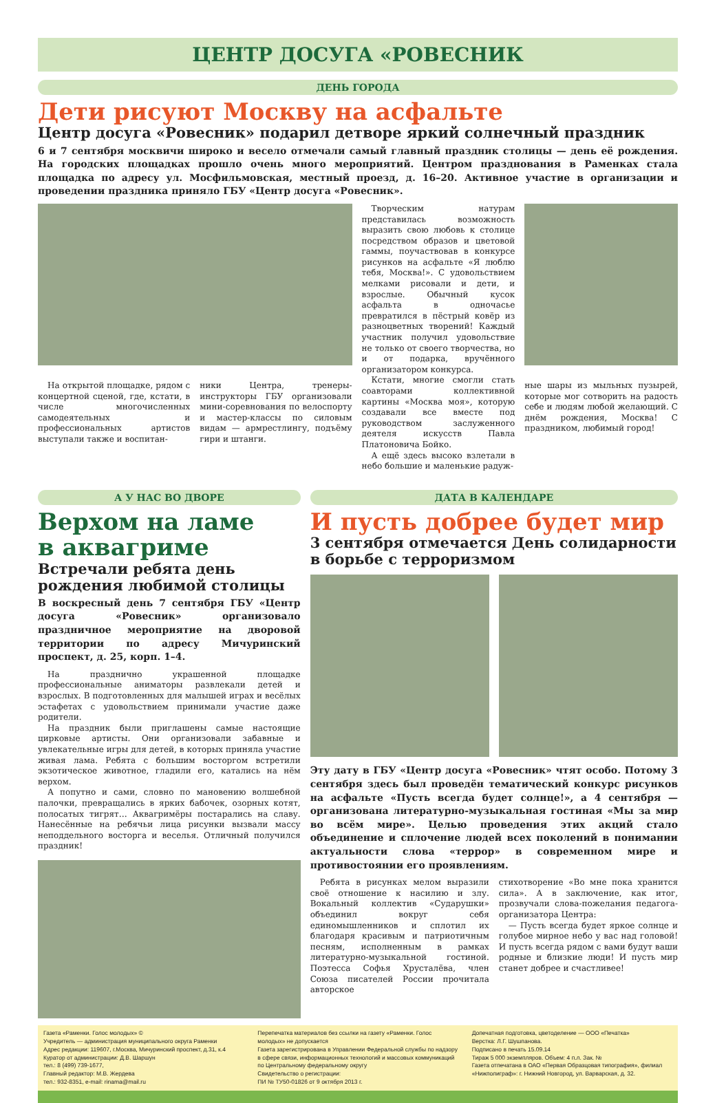ЦЕНТР ДОСУГА «РОВЕСНИК
ДЕНЬ ГОРОДА
Дети рисуют Москву на асфальте
Центр досуга «Ровесник» подарил детворе яркий солнечный праздник
6 и 7 сентября москвичи широко и весело отмечали самый главный праздник столицы — день её рождения. На городских площадках прошло очень много мероприятий. Центром празднования в Раменках стала площадка по адресу ул. Мосфильмовская, местный проезд, д. 16–20. Активное участие в организации и проведении праздника приняло ГБУ «Центр досуга «Ровесник».
На открытой площадке, рядом с концертной сценой, где, кстати, в числе многочисленных самодеятельных и профессиональных артистов выступали также и воспитан-
ники Центра, тренеры-инструкторы ГБУ организовали мини-соревнования по велоспорту и мастер-классы по силовым видам — армрестлингу, подъёму гири и штанги.
Творческим натурам представилась возможность выразить свою любовь к столице посредством образов и цветовой гаммы, поучаствовав в конкурсе рисунков на асфальте «Я люблю тебя, Москва!». С удовольствием мелками рисовали и дети, и взрослые. Обычный кусок асфальта в одночасье превратился в пёстрый ковёр из разноцветных творений! Каждый участник получил удовольствие не только от своего творчества, но и от подарка, вручённого организатором конкурса.
Кстати, многие смогли стать соавторами коллективной картины «Москва моя», которую создавали все вместе под руководством заслуженного деятеля искусств Павла Платоновича Бойко.
А ещё здесь высоко взлетали в небо большие и маленькие радуж-
ные шары из мыльных пузырей, которые мог сотворить на радость себе и людям любой желающий. С днём рождения, Москва! С праздником, любимый город!
А У НАС ВО ДВОРЕ
Верхом на ламе
в аквагриме
Встречали ребята день рождения любимой столицы
В воскресный день 7 сентября ГБУ «Центр досуга «Ровесник» организовало праздничное мероприятие на дворовой территории по адресу Мичуринский проспект, д. 25, корп. 1–4.
На празднично украшенной площадке профессиональные аниматоры развлекали детей и взрослых. В подготовленных для малышей играх и весёлых эстафетах с удовольствием принимали участие даже родители.
На праздник были приглашены самые настоящие цирковые артисты. Они организовали забавные и увлекательные игры для детей, в которых приняла участие живая лама. Ребята с большим восторгом встретили экзотическое животное, гладили его, катались на нём верхом.
А попутно и сами, словно по мановению волшебной палочки, превращались в ярких бабочек, озорных котят, полосатых тигрят… Аквагримёры постарались на славу. Нанесённые на ребячьи лица рисунки вызвали массу неподдельного восторга и веселья. Отличный получился праздник!
ДАТА В КАЛЕНДАРЕ
И пусть добрее будет мир
3 сентября отмечается День солидарности в борьбе с терроризмом
Эту дату в ГБУ «Центр досуга «Ровесник» чтят особо. Потому 3 сентября здесь был проведён тематический конкурс рисунков на асфальте «Пусть всегда будет солнце!», а 4 сентября — организована литературно-музыкальная гостиная «Мы за мир во всём мире». Целью проведения этих акций стало объединение и сплочение людей всех поколений в понимании актуальности слова «террор» в современном мире и противостоянии его проявлениям.
Ребята в рисунках мелом выразили своё отношение к насилию и злу. Вокальный коллектив «Сударушки» объединил вокруг себя единомышленников и сплотил их благодаря красивым и патриотичным песням, исполненным в рамках литературно-музыкальной гостиной. Поэтесса Софья Хрусталёва, член Союза писателей России прочитала авторское
стихотворение «Во мне пока хранится сила». А в заключение, как итог, прозвучали слова-пожелания педагога-организатора Центра:
— Пусть всегда будет яркое солнце и голубое мирное небо у вас над головой! И пусть всегда рядом с вами будут ваши родные и близкие люди! И пусть мир станет добрее и счастливее!
Газета «Раменки. Голос молодых» ©
Учредитель — администрация муниципального округа Раменки
Адрес редакции: 119607, г.Москва, Мичуринский проспект, д.31, к.4
Куратор от администрации: Д.В. Шаршун
тел.: 8 (499) 739-1677,
Главный редактор: М.В. Жердева
тел.: 932-8351, e-mail: rinama@mail.ru
Перепечатка материалов без ссылки на газету «Раменки. Голос молодых» не допускается
Газета зарегистрирована в Управлении Федеральной службы по надзору в сфере связи, информационных технологий и массовых коммуникаций по Центральному федеральному округу
Свидетельство о регистрации:
ПИ № ТУ50-01826 от 9 октября 2013 г.
Допечатная подготовка, цветоделение — ООО «Печатка»
Верстка: Л.Г. Шушпанова.
Подписано в печать 15.09.14
Тираж 5 000 экземпляров. Объем: 4 п.л. Зак. №
Газета отпечатана в ОАО «Первая Образцовая типография», филиал «Нижполиграф»: г. Нижний Новгород, ул. Варварская, д. 32.